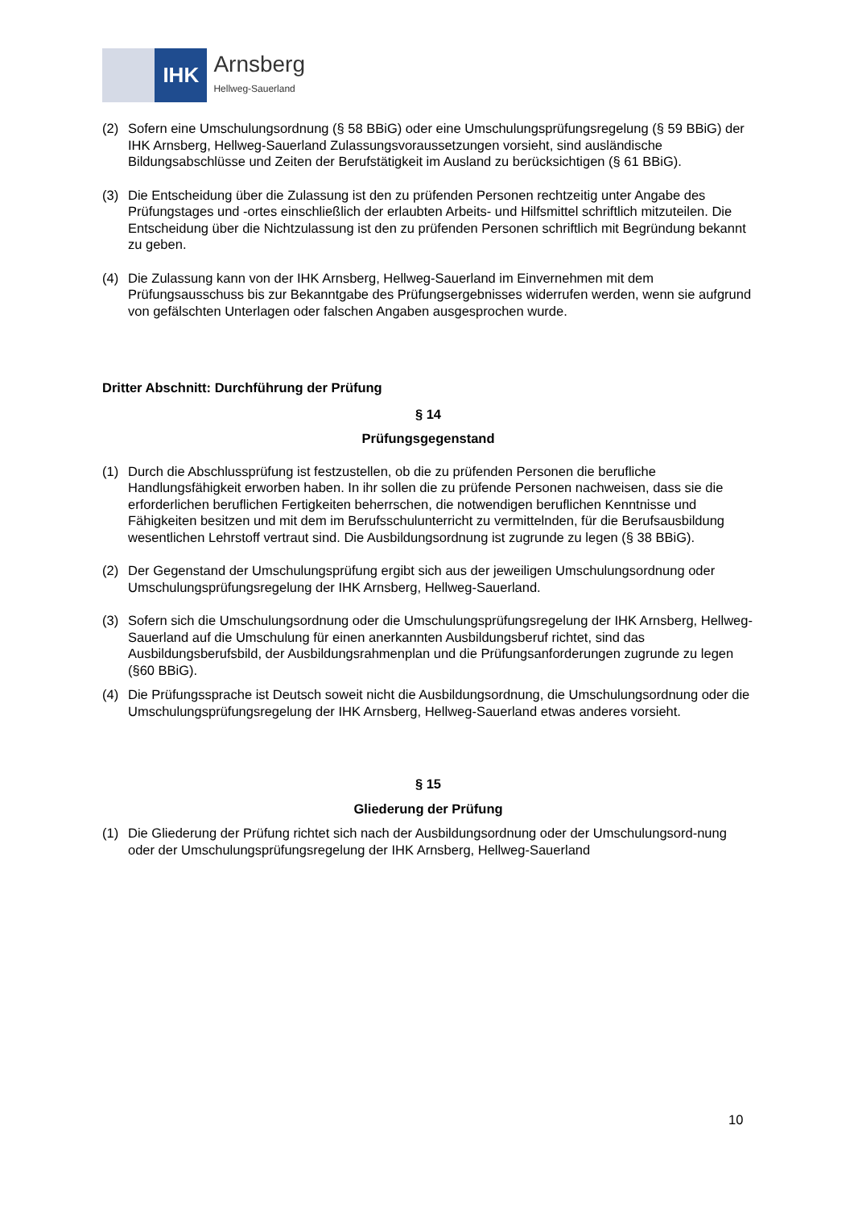IHK
Arnsberg
Hellweg-Sauerland
(2) Sofern eine Umschulungsordnung (§ 58 BBiG) oder eine Umschulungsprüfungsregelung (§ 59 BBiG) der IHK Arnsberg, Hellweg-Sauerland Zulassungsvoraussetzungen vorsieht, sind ausländische Bildungsabschlüsse und Zeiten der Berufstätigkeit im Ausland zu berücksichtigen (§ 61 BBiG).
(3) Die Entscheidung über die Zulassung ist den zu prüfenden Personen rechtzeitig unter Angabe des Prüfungstages und -ortes einschließlich der erlaubten Arbeits- und Hilfsmittel schriftlich mitzuteilen. Die Entscheidung über die Nichtzulassung ist den zu prüfenden Personen schriftlich mit Begründung bekannt zu geben.
(4) Die Zulassung kann von der IHK Arnsberg, Hellweg-Sauerland im Einvernehmen mit dem Prüfungsausschuss bis zur Bekanntgabe des Prüfungsergebnisses widerrufen werden, wenn sie aufgrund von gefälschten Unterlagen oder falschen Angaben ausgesprochen wurde.
Dritter Abschnitt: Durchführung der Prüfung
§ 14
Prüfungsgegenstand
(1) Durch die Abschlussprüfung ist festzustellen, ob die zu prüfenden Personen die berufliche Handlungsfähigkeit erworben haben. In ihr sollen die zu prüfende Personen nachweisen, dass sie die erforderlichen beruflichen Fertigkeiten beherrschen, die notwendigen beruflichen Kenntnisse und Fähigkeiten besitzen und mit dem im Berufsschulunterricht zu vermittelnden, für die Berufsausbildung wesentlichen Lehrstoff vertraut sind. Die Ausbildungsordnung ist zugrunde zu legen (§ 38 BBiG).
(2) Der Gegenstand der Umschulungsprüfung ergibt sich aus der jeweiligen Umschulungsordnung oder Umschulungsprüfungsregelung der IHK Arnsberg, Hellweg-Sauerland.
(3) Sofern sich die Umschulungsordnung oder die Umschulungsprüfungsregelung der IHK Arnsberg, Hellweg-Sauerland auf die Umschulung für einen anerkannten Ausbildungsberuf richtet, sind das Ausbildungsberufsbild, der Ausbildungsrahmenplan und die Prüfungsanforderungen zugrunde zu legen (§60 BBiG).
(4) Die Prüfungssprache ist Deutsch soweit nicht die Ausbildungsordnung, die Umschulungsordnung oder die Umschulungsprüfungsregelung der IHK Arnsberg, Hellweg-Sauerland etwas anderes vorsieht.
§ 15
Gliederung der Prüfung
(1) Die Gliederung der Prüfung richtet sich nach der Ausbildungsordnung oder der Umschulungsord-nung oder der Umschulungsprüfungsregelung der IHK Arnsberg, Hellweg-Sauerland
10